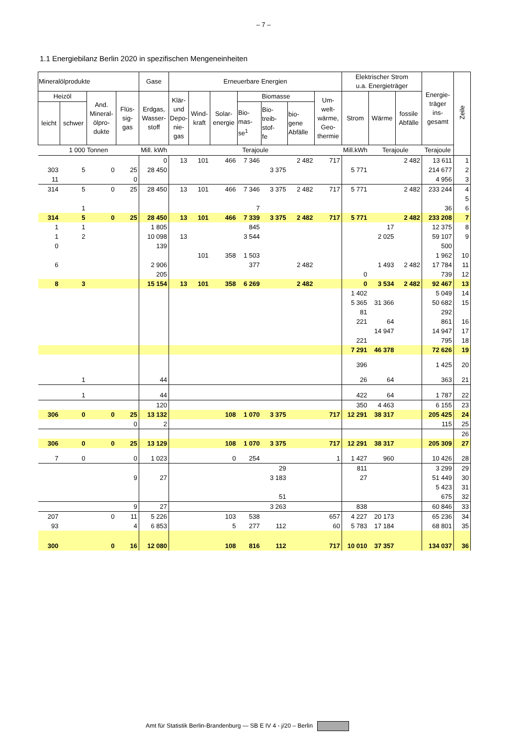– 7 –
1.1 Energiebilanz Berlin 2020 in spezifischen Mengeneinheiten
| Mineralölprodukte | | | | Gase | Erneuerbare Energien | | | | | | | Elektrischer Strom u.a. Energieträger | | | Energie- träger ins- gesamt | Zeile |
| --- | --- | --- | --- | --- | --- | --- | --- | --- | --- | --- | --- | --- | --- | --- | --- | --- |
| Heizöl | | And. Mineral- ölpro- dukte | Flüs- sig- gas | Erdgas, Wasser- stoff | Klär- und Depo- nie- gas | Wind- kraft | Solar- energie | Biomasse | | | Um- welt- wärme, Geo- thermie | Strom | Wärme | fossile Abfälle | | |
| leicht | schwer | | | | | | | Bio- mas- se<sup>1</sup> | Bio- treib- stof- fe | bio- gene Abfälle | | | | | | |
| 1 000 Tonnen | | | | Mill. kWh | Terajoule | | | | | | | Mill.kWh | Terajoule | | Terajoule | |
| | | | | 0 | 13 | 101 | 466 | 7 346 | | 2 482 | 717 | | | 2 482 | 13 611 | 1 |
| 303 | 5 | 0 | 25 | 28 450 | | | | | 3 375 | | | 5 771 | | | 214 677 | 2 |
| 11 | | | 0 | | | | | | | | | | | | 4 956 | 3 |
| 314 | 5 | 0 | 25 | 28 450 | 13 | 101 | 466 | 7 346 | 3 375 | 2 482 | 717 | 5 771 | | 2 482 | 233 244 | 4 |
| | | | | | | | | | | | | | | | | 5 |
| | 1 | | | | | | | 7 | | | | | | | 36 | 6 |
| 314 | 5 | 0 | 25 | 28 450 | 13 | 101 | 466 | 7 339 | 3 375 | 2 482 | 717 | 5 771 | | 2 482 | 233 208 | 7 |
| 1 | 1 | | | 1 805 | | | | 845 | | | | | 17 | | 12 375 | 8 |
| 1 | 2 | | | 10 098 | 13 | | | 3 544 | | | | | 2 025 | | 59 107 | 9 |
| 0 | | | | 139 | | | | | | | | | | | 500 | |
| | | | | | | 101 | 358 | 1 503 | | | | | | | 1 962 | 10 |
| 6 | | | | 2 906 | | | | 377 | | 2 482 | | | 1 493 | 2 482 | 17 784 | 11 |
| | | | | 205 | | | | | | | | 0 | | | 739 | 12 |
| 8 | 3 | | | 15 154 | 13 | 101 | 358 | 6 269 | | 2 482 | | 0 | 3 534 | 2 482 | 92 467 | 13 |
| | | | | | | | | | | | | 1 402 | | | 5 049 | 14 |
| | | | | | | | | | | | | 5 365 | 31 366 | | 50 682 | 15 |
| | | | | | | | | | | | | 81 | | | 292 | |
| | | | | | | | | | | | | 221 | 64 | | 861 | 16 |
| | | | | | | | | | | | | | 14 947 | | 14 947 | 17 |
| | | | | | | | | | | | | 221 | | | 795 | 18 |
| | | | | | | | | | | | | 7 291 | 46 378 | | 72 626 | 19 |
| | | | | | | | | | | | | 396 | | | 1 425 | 20 |
| | 1 | | | 44 | | | | | | | | 26 | 64 | | 363 | 21 |
| | 1 | | | 44 | | | | | | | | 422 | 64 | | 1 787 | 22 |
| | | | | 120 | | | | | | | | 350 | 4 463 | | 6 155 | 23 |
| 306 | 0 | 0 | 25 | 13 132 | | | 108 | 1 070 | 3 375 | | 717 | 12 291 | 38 317 | | 205 425 | 24 |
| | | | 0 | 2 | | | | | | | | | | | 115 | 25 |
| | | | | | | | | | | | | | | | | 26 |
| 306 | 0 | 0 | 25 | 13 129 | | | 108 | 1 070 | 3 375 | | 717 | 12 291 | 38 317 | | 205 309 | 27 |
| 7 | 0 | | 0 | 1 023 | | | 0 | 254 | | | 1 | 1 427 | 960 | | 10 426 | 28 |
| | | | | | | | | | 29 | | | 811 | | | 3 299 | 29 |
| | | | 9 | 27 | | | | | 3 183 | | | 27 | | | 51 449 | 30 |
| | | | | | | | | | | | | | | | 5 423 | 31 |
| | | | | | | | | | 51 | | | | | | 675 | 32 |
| | | | 9 | 27 | | | | | 3 263 | | | 838 | | | 60 846 | 33 |
| 207 | | 0 | 11 | 5 226 | | | 103 | 538 | | | 657 | 4 227 | 20 173 | | 65 236 | 34 |
| 93 | | | 4 | 6 853 | | | 5 | 277 | 112 | | 60 | 5 783 | 17 184 | | 68 801 | 35 |
| 300 | | 0 | 16 | 12 080 | | | 108 | 816 | 112 | | 717 | 10 010 | 37 357 | | 134 037 | 36 |
Amt für Statistik Berlin-Brandenburg — SB E IV 4 - j/20 – Berlin